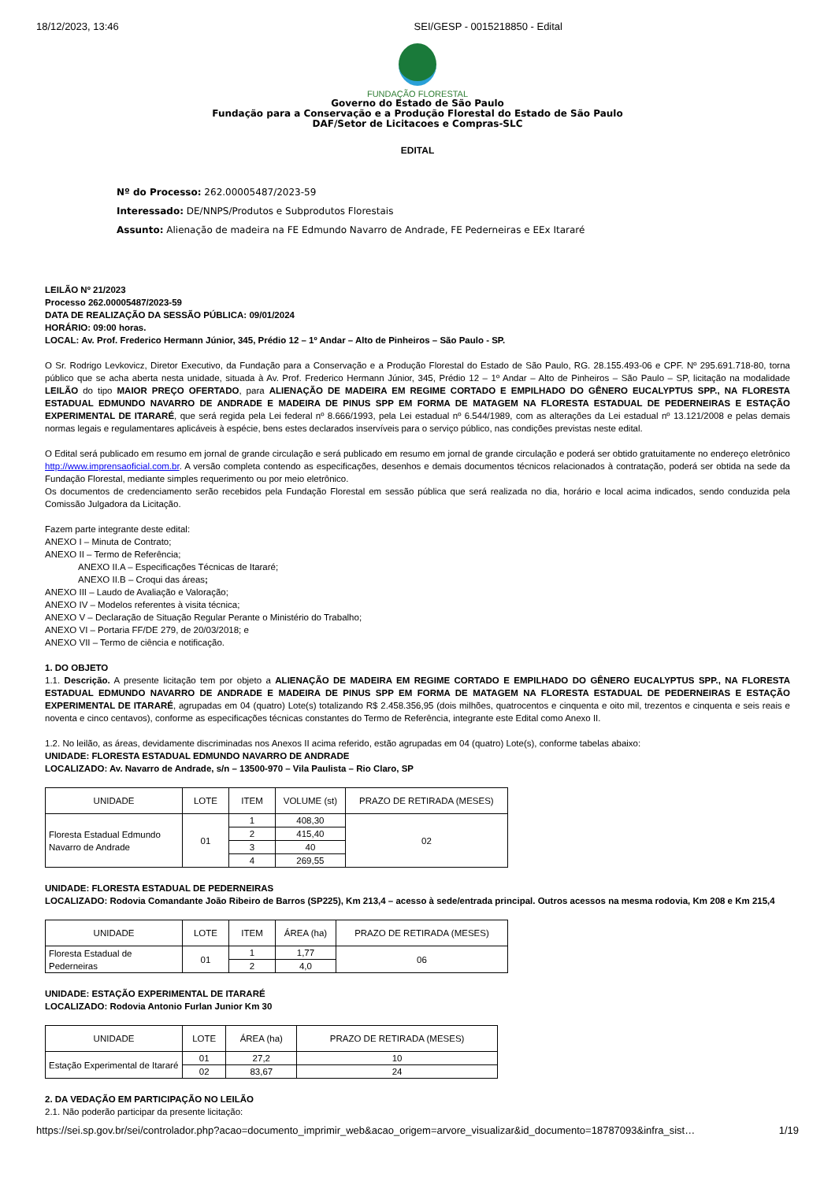18/12/2023, 13:46 SEI/GESP - 0015218850 - Edital
FUNDAÇÃO FLORESTAL
Governo do Estado de São Paulo
Fundação para a Conservação e a Produção Florestal do Estado de São Paulo
DAF/Setor de Licitacoes e Compras-SLC
EDITAL
Nº do Processo: 262.00005487/2023-59
Interessado: DE/NNPS/Produtos e Subprodutos Florestais
Assunto: Alienação de madeira na FE Edmundo Navarro de Andrade, FE Pederneiras e EEx Itararé
LEILÃO Nº 21/2023
Processo 262.00005487/2023-59
DATA DE REALIZAÇÃO DA SESSÃO PÚBLICA: 09/01/2024
HORÁRIO: 09:00 horas.
LOCAL: Av. Prof. Frederico Hermann Júnior, 345, Prédio 12 – 1º Andar – Alto de Pinheiros – São Paulo - SP.
O Sr. Rodrigo Levkovicz, Diretor Executivo, da Fundação para a Conservação e a Produção Florestal do Estado de São Paulo, RG. 28.155.493-06 e CPF. Nº 295.691.718-80, torna público que se acha aberta nesta unidade, situada à Av. Prof. Frederico Hermann Júnior, 345, Prédio 12 – 1º Andar – Alto de Pinheiros – São Paulo – SP, licitação na modalidade LEILÃO do tipo MAIOR PREÇO OFERTADO, para ALIENAÇÃO DE MADEIRA EM REGIME CORTADO E EMPILHADO DO GÊNERO EUCALYPTUS SPP., NA FLORESTA ESTADUAL EDMUNDO NAVARRO DE ANDRADE E MADEIRA DE PINUS SPP EM FORMA DE MATAGEM NA FLORESTA ESTADUAL DE PEDERNEIRAS E ESTAÇÃO EXPERIMENTAL DE ITARARÉ, que será regida pela Lei federal nº 8.666/1993, pela Lei estadual nº 6.544/1989, com as alterações da Lei estadual nº 13.121/2008 e pelas demais normas legais e regulamentares aplicáveis à espécie, bens estes declarados inservíveis para o serviço público, nas condições previstas neste edital.
O Edital será publicado em resumo em jornal de grande circulação e será publicado em resumo em jornal de grande circulação e poderá ser obtido gratuitamente no endereço eletrônico http://www.imprensaoficial.com.br. A versão completa contendo as especificações, desenhos e demais documentos técnicos relacionados à contratação, poderá ser obtida na sede da Fundação Florestal, mediante simples requerimento ou por meio eletrônico.
Os documentos de credenciamento serão recebidos pela Fundação Florestal em sessão pública que será realizada no dia, horário e local acima indicados, sendo conduzida pela Comissão Julgadora da Licitação.
Fazem parte integrante deste edital:
ANEXO I – Minuta de Contrato;
ANEXO II – Termo de Referência;
ANEXO II.A – Especificações Técnicas de Itararé;
ANEXO II.B – Croqui das áreas;
ANEXO III – Laudo de Avaliação e Valoração;
ANEXO IV – Modelos referentes à visita técnica;
ANEXO V – Declaração de Situação Regular Perante o Ministério do Trabalho;
ANEXO VI – Portaria FF/DE 279, de 20/03/2018; e
ANEXO VII – Termo de ciência e notificação.
1. DO OBJETO
1.1. Descrição. A presente licitação tem por objeto a ALIENAÇÃO DE MADEIRA EM REGIME CORTADO E EMPILHADO DO GÊNERO EUCALYPTUS SPP., NA FLORESTA ESTADUAL EDMUNDO NAVARRO DE ANDRADE E MADEIRA DE PINUS SPP EM FORMA DE MATAGEM NA FLORESTA ESTADUAL DE PEDERNEIRAS E ESTAÇÃO EXPERIMENTAL DE ITARARÉ, agrupadas em 04 (quatro) Lote(s) totalizando R$ 2.458.356,95 (dois milhões, quatrocentos e cinquenta e oito mil, trezentos e cinquenta e seis reais e noventa e cinco centavos), conforme as especificações técnicas constantes do Termo de Referência, integrante este Edital como Anexo II.
1.2. No leilão, as áreas, devidamente discriminadas nos Anexos II acima referido, estão agrupadas em 04 (quatro) Lote(s), conforme tabelas abaixo:
UNIDADE: FLORESTA ESTADUAL EDMUNDO NAVARRO DE ANDRADE
LOCALIZADO: Av. Navarro de Andrade, s/n – 13500-970 – Vila Paulista – Rio Claro, SP
| UNIDADE | LOTE | ITEM | VOLUME (st) | PRAZO DE RETIRADA (MESES) |
| Floresta Estadual Edmundo Navarro de Andrade | 01 | 1 | 408,30 | 02 |
| | | 2 | 415,40 | |
| | | 3 | 40 | |
| | | 4 | 269,55 | |
UNIDADE: FLORESTA ESTADUAL DE PEDERNEIRAS
LOCALIZADO: Rodovia Comandante João Ribeiro de Barros (SP225), Km 213,4 – acesso à sede/entrada principal. Outros acessos na mesma rodovia, Km 208 e Km 215,4
| UNIDADE | LOTE | ITEM | ÁREA (ha) | PRAZO DE RETIRADA (MESES) |
| Floresta Estadual de Pederneiras | 01 | 1 | 1,77 | 06 |
| | | 2 | 4,0 | |
UNIDADE: ESTAÇÃO EXPERIMENTAL DE ITARARÉ
LOCALIZADO: Rodovia Antonio Furlan Junior Km 30
| UNIDADE | LOTE | ÁREA (ha) | PRAZO DE RETIRADA (MESES) |
| Estação Experimental de Itararé | 01 | 27,2 | 10 |
| | 02 | 83,67 | 24 |
2. DA VEDAÇÃO EM PARTICIPAÇÃO NO LEILÃO
2.1. Não poderão participar da presente licitação:
https://sei.sp.gov.br/sei/controlador.php?acao=documento_imprimir_web&acao_origem=arvore_visualizar&id_documento=18787093&infra_sist… 1/19